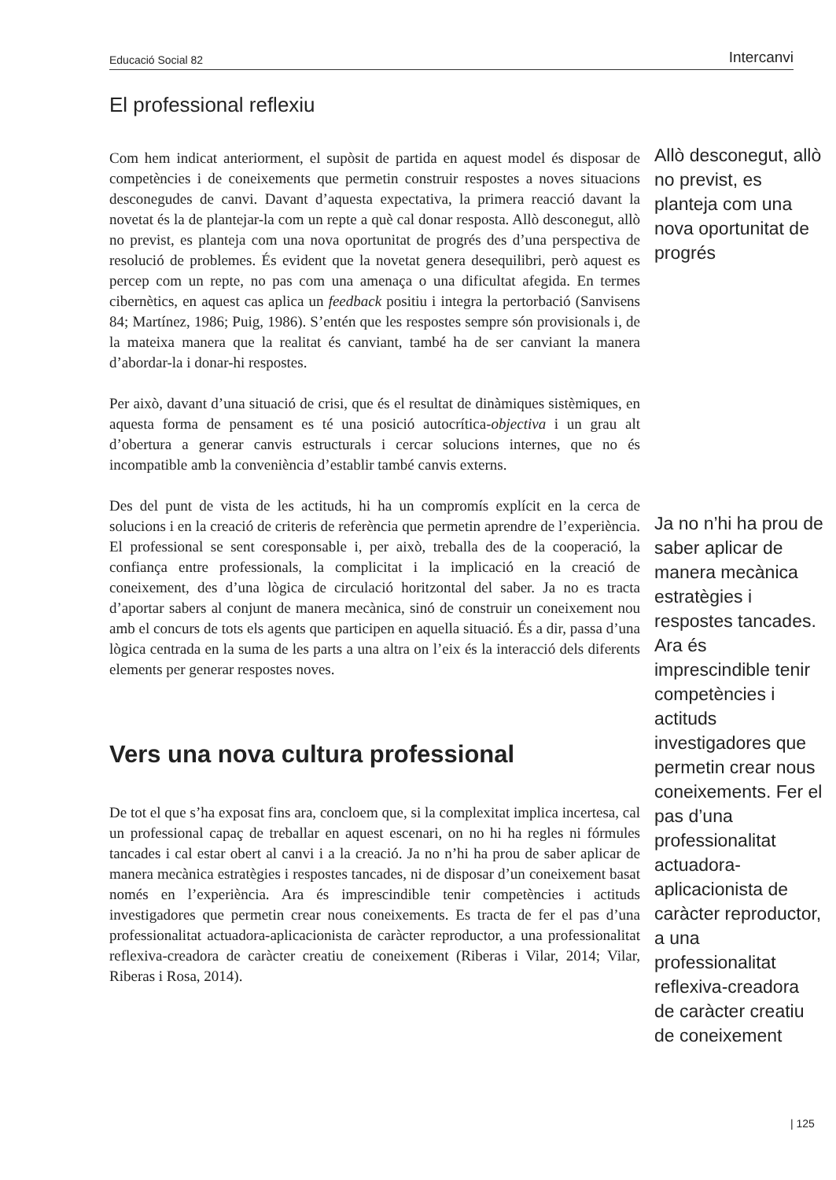Educació Social 82 Intercanvi
El professional reflexiu
Com hem indicat anteriorment, el supòsit de partida en aquest model és disposar de competències i de coneixements que permetin construir respostes a noves situacions desconegudes de canvi. Davant d’aquesta expectativa, la primera reacció davant la novetat és la de plantejar-la com un repte a què cal donar resposta. Allò desconegut, allò no previst, es planteja com una nova oportunitat de progrés des d’una perspectiva de resolució de problemes. És evident que la novetat genera desequilibri, però aquest es percep com un repte, no pas com una amenaça o una dificultat afegida. En termes cibernètics, en aquest cas aplica un feedback positiu i integra la pertorbació (Sanvisens 84; Martínez, 1986; Puig, 1986). S’entén que les respostes sempre són provisionals i, de la mateixa manera que la realitat és canviant, també ha de ser canviant la manera d’abordar-la i donar-hi respostes.
Per això, davant d’una situació de crisi, que és el resultat de dinàmiques sistèmiques, en aquesta forma de pensament es té una posició autocrítica-objectiva i un grau alt d’obertura a generar canvis estructurals i cercar solucions internes, que no és incompatible amb la conveniència d’establir també canvis externs.
Des del punt de vista de les actituds, hi ha un compromís explícit en la cerca de solucions i en la creació de criteris de referència que permetin aprendre de l’experiència. El professional se sent coresponsable i, per això, treballa des de la cooperació, la confiança entre professionals, la complicitat i la implicació en la creació de coneixement, des d’una lògica de circulació horitzontal del saber. Ja no es tracta d’aportar sabers al conjunt de manera mecànica, sinó de construir un coneixement nou amb el concurs de tots els agents que participen en aquella situació. És a dir, passa d’una lògica centrada en la suma de les parts a una altra on l’eix és la interacció dels diferents elements per generar respostes noves.
Vers una nova cultura professional
De tot el que s’ha exposat fins ara, concloem que, si la complexitat implica incertesa, cal un professional capaç de treballar en aquest escenari, on no hi ha regles ni fórmules tancades i cal estar obert al canvi i a la creació. Ja no n’hi ha prou de saber aplicar de manera mecànica estratègies i respostes tancades, ni de disposar d’un coneixement basat només en l’experiència. Ara és imprescindible tenir competències i actituds investigadores que permetin crear nous coneixements. Es tracta de fer el pas d’una professionalitat actuadora-aplicacionista de caràcter reproductor, a una professionalitat reflexiva-creadora de caràcter creatiu de coneixement (Riberas i Vilar, 2014; Vilar, Riberas i Rosa, 2014).
Allò desconegut, allò no previst, es planteja com una nova oportunitat de progrés
Ja no n’hi ha prou de saber aplicar de manera mecànica estratègies i respostes tancades. Ara és imprescindible tenir competències i actituds investigadores que permetin crear nous coneixements. Fer el pas d’una professionalitat actuadora-aplicacionista de caràcter reproductor, a una professionalitat reflexiva-creadora de caràcter creatiu de coneixement
| 125